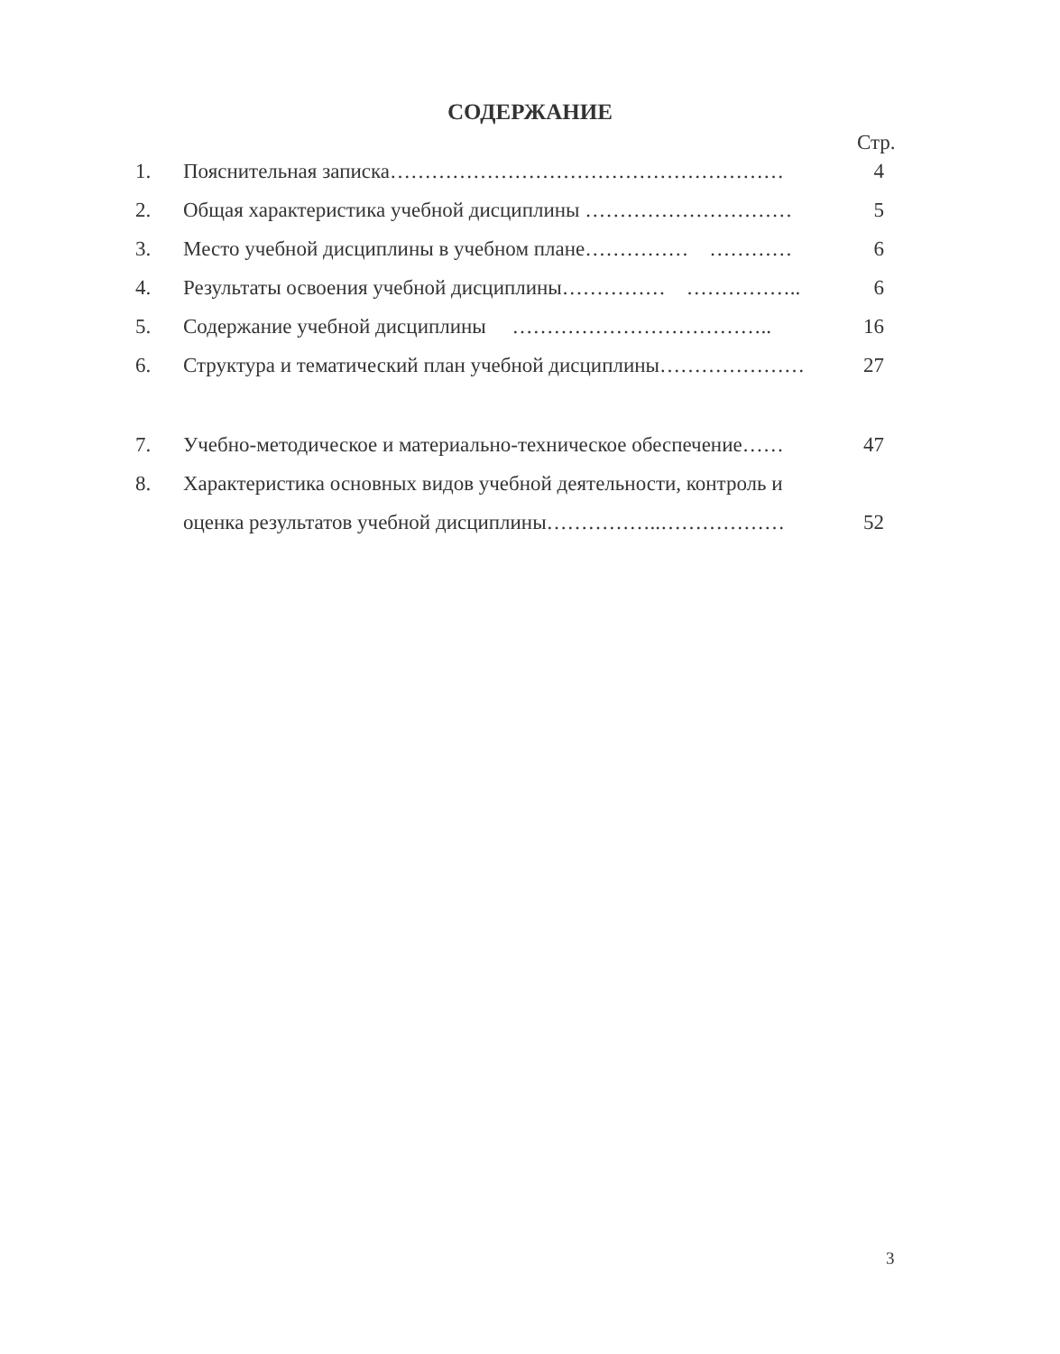СОДЕРЖАНИЕ
Стр.
1. Пояснительная записка………………………………………………… 4
2. Общая характеристика учебной дисциплины ………………………… 5
3. Место учебной дисциплины в учебном плане…………… ………… 6
4. Результаты освоения учебной дисциплины…………… …………….. 6
5. Содержание учебной дисциплины ……………………………….. 16
6. Структура и тематический план учебной дисциплины………………… 27
7. Учебно-методическое и материально-техническое обеспечение…… 47
8. Характеристика основных видов учебной деятельности, контроль и
оценка результатов учебной дисциплины……………..……………… 52
3